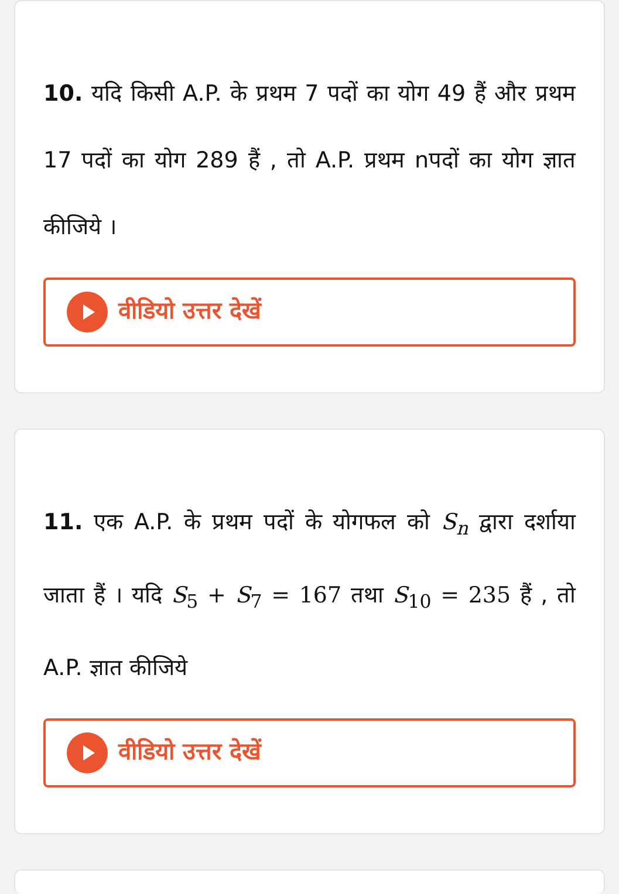10. यदि किसी A.P. के प्रथम 7 पदों का योग 49 हैं और प्रथम 17 पदों का योग 289 हैं , तो A.P. प्रथम nपदों का योग ज्ञात कीजिये ।
वीडियो उत्तर देखें
11. एक A.P. के प्रथम पदों के योगफल को S<sub>n</sub> द्वारा दर्शाया जाता हैं । यदि S<sub>5</sub> + S<sub>7</sub> = 167 तथा S<sub>10</sub> = 235 हैं , तो A.P. ज्ञात कीजिये
वीडियो उत्तर देखें